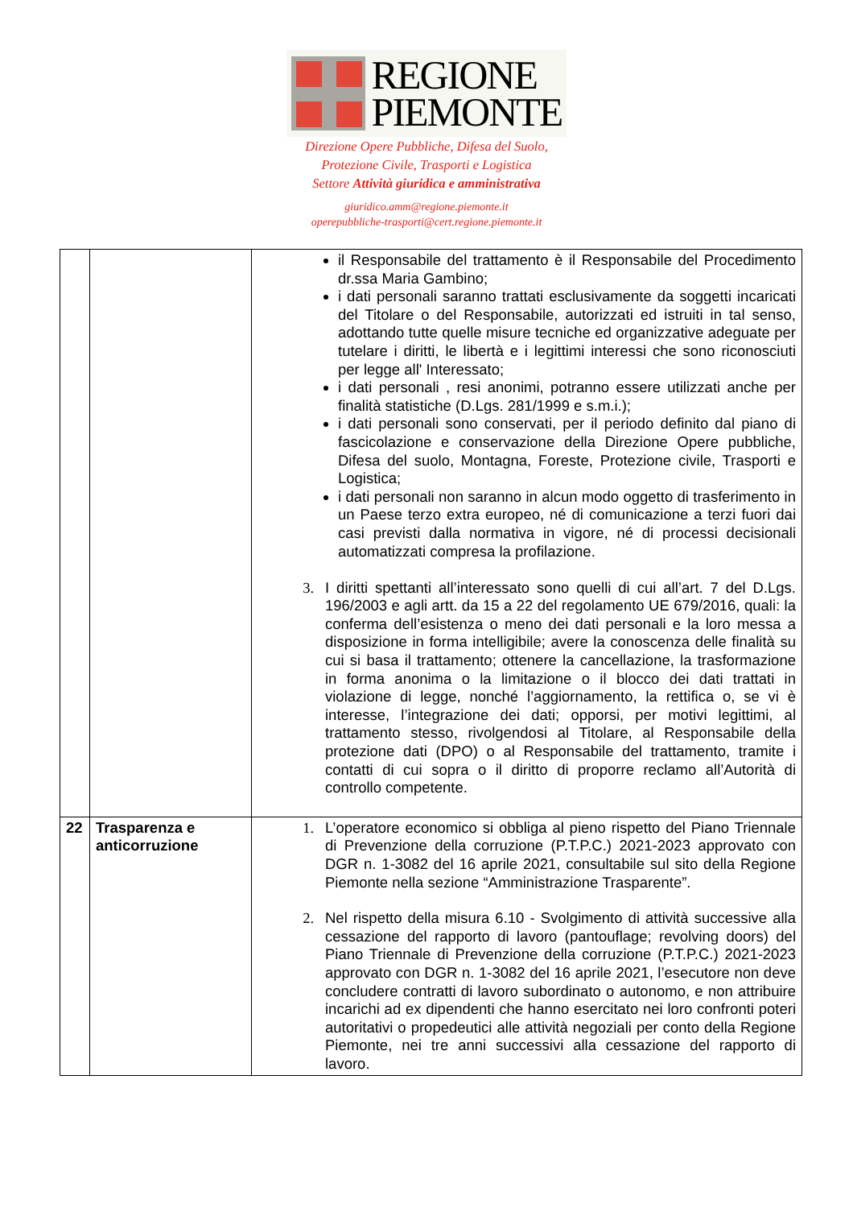REGIONE
PIEMONTE
Direzione Opere Pubbliche, Difesa del Suolo,
Protezione Civile, Trasporti e Logistica
Settore Attività giuridica e amministrativa
giuridico.amm@regione.piemonte.it
operepubbliche-trasporti@cert.regione.piemonte.it
| | | il Responsabile del trattamento è il Responsabile del Procedimento dr.ssa Maria Gambino; i dati personali saranno trattati esclusivamente da soggetti incaricati del Titolare o del Responsabile, autorizzati ed istruiti in tal senso, adottando tutte quelle misure tecniche ed organizzative adeguate per tutelare i diritti, le libertà e i legittimi interessi che sono riconosciuti per legge all' Interessato; i dati personali , resi anonimi, potranno essere utilizzati anche per finalità statistiche (D.Lgs. 281/1999 e s.m.i.); i dati personali sono conservati, per il periodo definito dal piano di fascicolazione e conservazione della Direzione Opere pubbliche, Difesa del suolo, Montagna, Foreste, Protezione civile, Trasporti e Logistica; i dati personali non saranno in alcun modo oggetto di trasferimento in un Paese terzo extra europeo, né di comunicazione a terzi fuori dai casi previsti dalla normativa in vigore, né di processi decisionali automatizzati compresa la profilazione. 3. I diritti spettanti all’interessato sono quelli di cui all’art. 7 del D.Lgs. 196/2003 e agli artt. da 15 a 22 del regolamento UE 679/2016, quali: la conferma dell’esistenza o meno dei dati personali e la loro messa a disposizione in forma intelligibile; avere la conoscenza delle finalità su cui si basa il trattamento; ottenere la cancellazione, la trasformazione in forma anonima o la limitazione o il blocco dei dati trattati in violazione di legge, nonché l’aggiornamento, la rettifica o, se vi è interesse, l’integrazione dei dati; opporsi, per motivi legittimi, al trattamento stesso, rivolgendosi al Titolare, al Responsabile della protezione dati (DPO) o al Responsabile del trattamento, tramite i contatti di cui sopra o il diritto di proporre reclamo all’Autorità di controllo competente. |
| 22 | Trasparenza e anticorruzione | 1. L’operatore economico si obbliga al pieno rispetto del Piano Triennale di Prevenzione della corruzione (P.T.P.C.) 2021-2023 approvato con DGR n. 1-3082 del 16 aprile 2021, consultabile sul sito della Regione Piemonte nella sezione “Amministrazione Trasparente”. 2. Nel rispetto della misura 6.10 - Svolgimento di attività successive alla cessazione del rapporto di lavoro (pantouflage; revolving doors) del Piano Triennale di Prevenzione della corruzione (P.T.P.C.) 2021-2023 approvato con DGR n. 1-3082 del 16 aprile 2021, l’esecutore non deve concludere contratti di lavoro subordinato o autonomo, e non attribuire incarichi ad ex dipendenti che hanno esercitato nei loro confronti poteri autoritativi o propedeutici alle attività negoziali per conto della Regione Piemonte, nei tre anni successivi alla cessazione del rapporto di lavoro. |